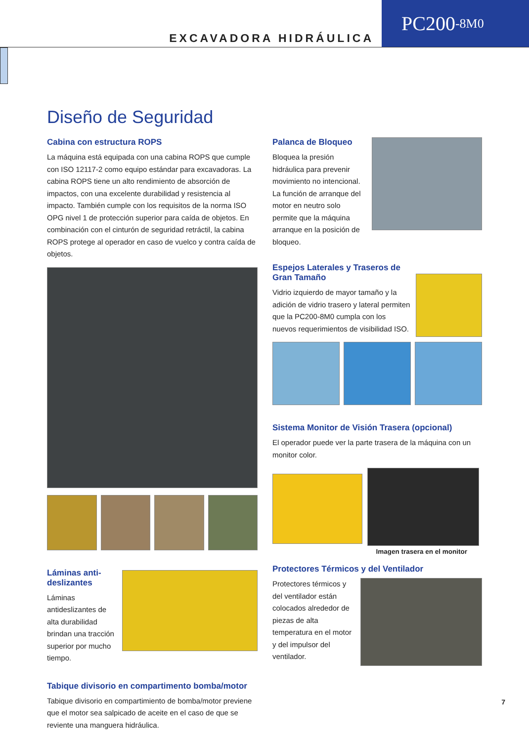EXCAVADORA HIDRÁULICA
PC200 -8M0
Diseño de Seguridad
Cabina con estructura ROPS
La máquina está equipada con una cabina ROPS que cumple con ISO 12117-2 como equipo estándar para excavadoras. La cabina ROPS tiene un alto rendimiento de absorción de impactos, con una excelente durabilidad y resistencia al impacto. También cumple con los requisitos de la norma ISO OPG nivel 1 de protección superior para caída de objetos. En combinación con el cinturón de seguridad retráctil, la cabina ROPS protege al operador en caso de vuelco y contra caída de objetos.
Láminas anti-deslizantes
Láminas antideslizantes de alta durabilidad brindan una tracción superior por mucho tiempo.
Tabique divisorio en compartimento bomba/motor
Tabique divisorio en compartimiento de bomba/motor previene que el motor sea salpicado de aceite en el caso de que se reviente una manguera hidráulica.
Palanca de Bloqueo
Bloquea la presión hidráulica para prevenir movimiento no intencional. La función de arranque del motor en neutro solo permite que la máquina arranque en la posición de bloqueo.
Espejos Laterales y Traseros de Gran Tamaño
Vidrio izquierdo de mayor tamaño y la adición de vidrio trasero y lateral permiten que la PC200-8M0 cumpla con los nuevos requerimientos de visibilidad ISO.
Sistema Monitor de Visión Trasera (opcional)
El operador puede ver la parte trasera de la máquina con un monitor color.
Imagen trasera en el monitor
Protectores Térmicos y del Ventilador
Protectores térmicos y del ventilador están colocados alrededor de piezas de alta temperatura en el motor y del impulsor del ventilador.
7